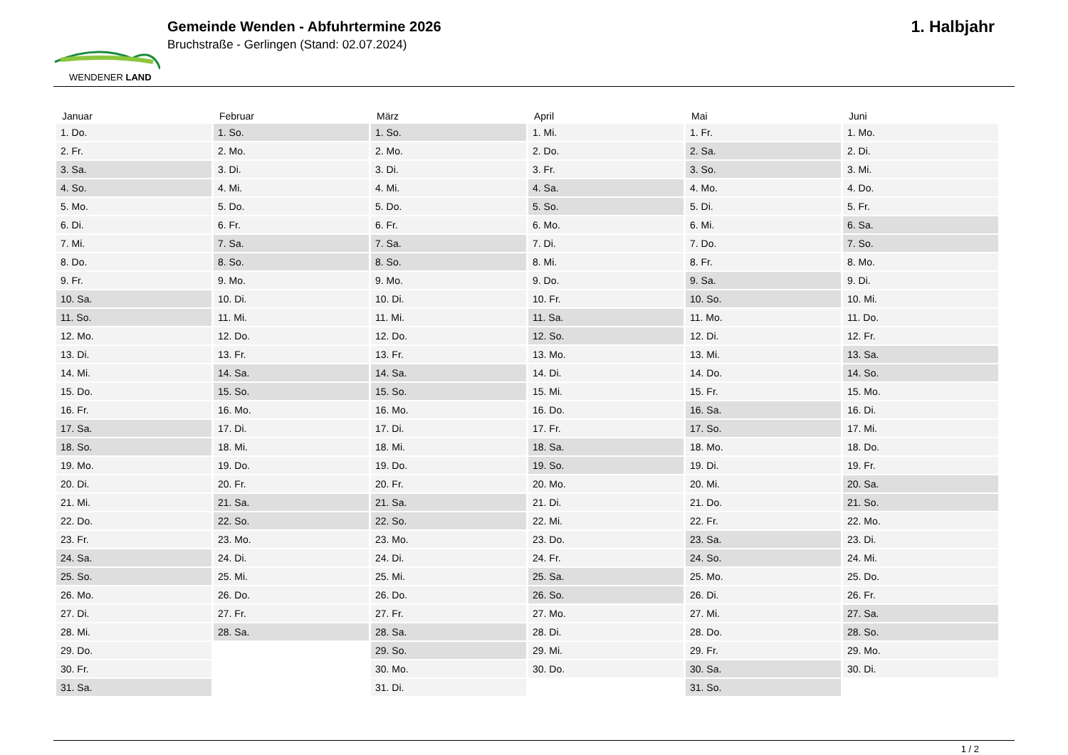WENDENER LAND
Gemeinde Wenden - Abfuhrtermine 2026
Bruchstraße - Gerlingen (Stand: 02.07.2024)
1. Halbjahr
| Januar | Februar | März | April | Mai | Juni |
| --- | --- | --- | --- | --- | --- |
| 1. Do. | 1. So. | 1. So. | 1. Mi. | 1. Fr. | 1. Mo. |
| 2. Fr. | 2. Mo. | 2. Mo. | 2. Do. | 2. Sa. | 2. Di. |
| 3. Sa. | 3. Di. | 3. Di. | 3. Fr. | 3. So. | 3. Mi. |
| 4. So. | 4. Mi. | 4. Mi. | 4. Sa. | 4. Mo. | 4. Do. |
| 5. Mo. | 5. Do. | 5. Do. | 5. So. | 5. Di. | 5. Fr. |
| 6. Di. | 6. Fr. | 6. Fr. | 6. Mo. | 6. Mi. | 6. Sa. |
| 7. Mi. | 7. Sa. | 7. Sa. | 7. Di. | 7. Do. | 7. So. |
| 8. Do. | 8. So. | 8. So. | 8. Mi. | 8. Fr. | 8. Mo. |
| 9. Fr. | 9. Mo. | 9. Mo. | 9. Do. | 9. Sa. | 9. Di. |
| 10. Sa. | 10. Di. | 10. Di. | 10. Fr. | 10. So. | 10. Mi. |
| 11. So. | 11. Mi. | 11. Mi. | 11. Sa. | 11. Mo. | 11. Do. |
| 12. Mo. | 12. Do. | 12. Do. | 12. So. | 12. Di. | 12. Fr. |
| 13. Di. | 13. Fr. | 13. Fr. | 13. Mo. | 13. Mi. | 13. Sa. |
| 14. Mi. | 14. Sa. | 14. Sa. | 14. Di. | 14. Do. | 14. So. |
| 15. Do. | 15. So. | 15. So. | 15. Mi. | 15. Fr. | 15. Mo. |
| 16. Fr. | 16. Mo. | 16. Mo. | 16. Do. | 16. Sa. | 16. Di. |
| 17. Sa. | 17. Di. | 17. Di. | 17. Fr. | 17. So. | 17. Mi. |
| 18. So. | 18. Mi. | 18. Mi. | 18. Sa. | 18. Mo. | 18. Do. |
| 19. Mo. | 19. Do. | 19. Do. | 19. So. | 19. Di. | 19. Fr. |
| 20. Di. | 20. Fr. | 20. Fr. | 20. Mo. | 20. Mi. | 20. Sa. |
| 21. Mi. | 21. Sa. | 21. Sa. | 21. Di. | 21. Do. | 21. So. |
| 22. Do. | 22. So. | 22. So. | 22. Mi. | 22. Fr. | 22. Mo. |
| 23. Fr. | 23. Mo. | 23. Mo. | 23. Do. | 23. Sa. | 23. Di. |
| 24. Sa. | 24. Di. | 24. Di. | 24. Fr. | 24. So. | 24. Mi. |
| 25. So. | 25. Mi. | 25. Mi. | 25. Sa. | 25. Mo. | 25. Do. |
| 26. Mo. | 26. Do. | 26. Do. | 26. So. | 26. Di. | 26. Fr. |
| 27. Di. | 27. Fr. | 27. Fr. | 27. Mo. | 27. Mi. | 27. Sa. |
| 28. Mi. | 28. Sa. | 28. Sa. | 28. Di. | 28. Do. | 28. So. |
| 29. Do. | | 29. So. | 29. Mi. | 29. Fr. | 29. Mo. |
| 30. Fr. | | 30. Mo. | 30. Do. | 30. Sa. | 30. Di. |
| 31. Sa. | | 31. Di. | | 31. So. | |
1 / 2